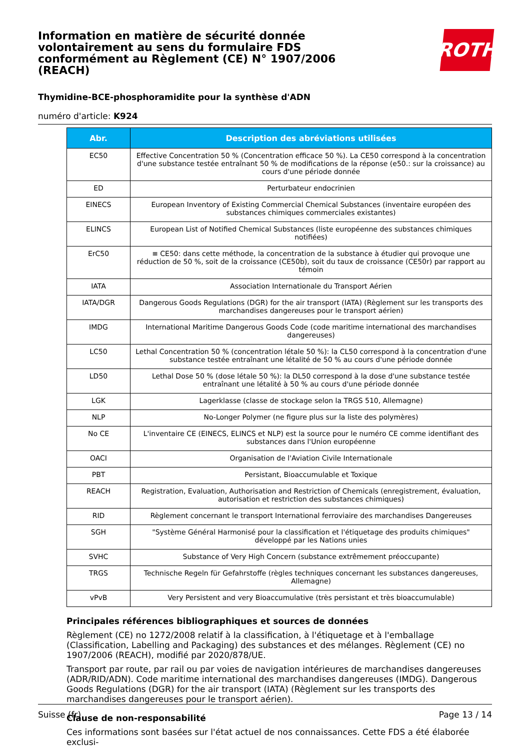Information en matière de sécurité donnée volontairement au sens du formulaire FDS conformément au Règlement (CE) N° 1907/2006 (REACH)
ROTH
Thymidine-BCE-phosphoramidite pour la synthèse d'ADN
numéro d'article: K924
| Abr. | Description des abréviations utilisées |
| --- | --- |
| EC50 | Effective Concentration 50 % (Concentration efficace 50 %). La CE50 correspond à la concentration d'une substance testée entraînant 50 % de modifications de la réponse (e50.: sur la croissance) au cours d'une période donnée |
| ED | Perturbateur endocrinien |
| EINECS | European Inventory of Existing Commercial Chemical Substances (inventaire européen des substances chimiques commerciales existantes) |
| ELINCS | European List of Notified Chemical Substances (liste européenne des substances chimiques notifiées) |
| ErC50 | ≡ CE50: dans cette méthode, la concentration de la substance à étudier qui provoque une réduction de 50 %, soit de la croissance (CE50b), soit du taux de croissance (CE50r) par rapport au témoin |
| IATA | Association Internationale du Transport Aérien |
| IATA/DGR | Dangerous Goods Regulations (DGR) for the air transport (IATA) (Règlement sur les transports des marchandises dangereuses pour le transport aérien) |
| IMDG | International Maritime Dangerous Goods Code (code maritime international des marchandises dangereuses) |
| LC50 | Lethal Concentration 50 % (concentration létale 50 %): la CL50 correspond à la concentration d'une substance testée entraînant une létalité de 50 % au cours d'une période donnée |
| LD50 | Lethal Dose 50 % (dose létale 50 %): la DL50 correspond à la dose d'une substance testée entraînant une létalité à 50 % au cours d'une période donnée |
| LGK | Lagerklasse (classe de stockage selon la TRGS 510, Allemagne) |
| NLP | No-Longer Polymer (ne figure plus sur la liste des polymères) |
| No CE | L'inventaire CE (EINECS, ELINCS et NLP) est la source pour le numéro CE comme identifiant des substances dans l'Union européenne |
| OACI | Organisation de l'Aviation Civile Internationale |
| PBT | Persistant, Bioaccumulable et Toxique |
| REACH | Registration, Evaluation, Authorisation and Restriction of Chemicals (enregistrement, évaluation, autorisation et restriction des substances chimiques) |
| RID | Règlement concernant le transport International ferroviaire des marchandises Dangereuses |
| SGH | "Système Général Harmonisé pour la classification et l'étiquetage des produits chimiques" développé par les Nations unies |
| SVHC | Substance of Very High Concern (substance extrêmement préoccupante) |
| TRGS | Technische Regeln für Gefahrstoffe (règles techniques concernant les substances dangereuses, Allemagne) |
| vPvB | Very Persistent and very Bioaccumulative (très persistant et très bioaccumulable) |
Principales références bibliographiques et sources de données
Règlement (CE) no 1272/2008 relatif à la classification, à l'étiquetage et à l'emballage (Classification, Labelling and Packaging) des substances et des mélanges. Règlement (CE) no 1907/2006 (REACH), modifié par 2020/878/UE.
Transport par route, par rail ou par voies de navigation intérieures de marchandises dangereuses (ADR/RID/ADN). Code maritime international des marchandises dangereuses (IMDG). Dangerous Goods Regulations (DGR) for the air transport (IATA) (Règlement sur les transports des marchandises dangereuses pour le transport aérien).
Clause de non-responsabilité
Ces informations sont basées sur l'état actuel de nos connaissances. Cette FDS a été élaborée exclusi-
Suisse (fr) Page 13 / 14